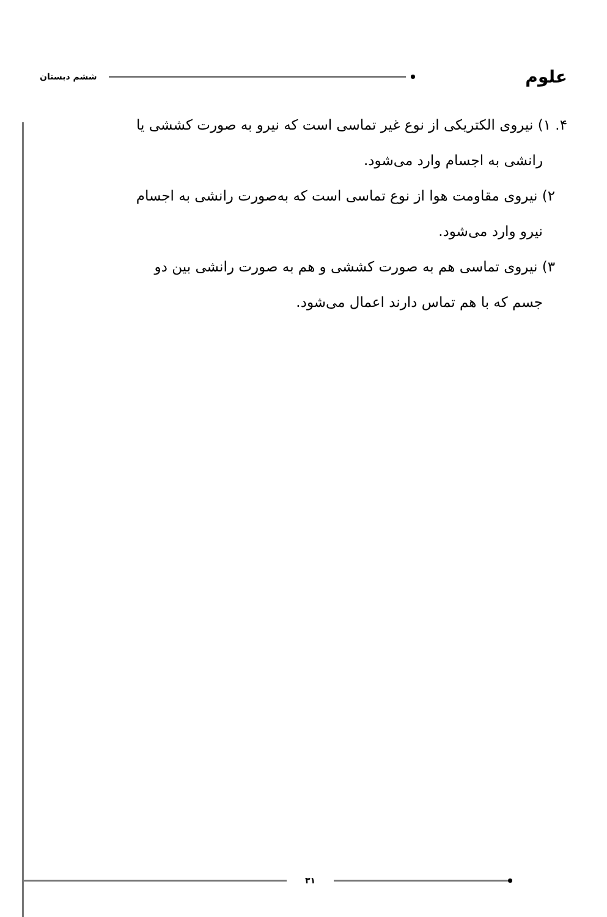علوم ششم دبستان
۴. ۱) نیروی الکتریکی از نوع غیر تماسی است که نیرو به صورت کششی یا
رانشی به اجسام وارد می‌شود.
۲) نیروی مقاومت هوا از نوع تماسی است که به‌صورت رانشی به اجسام
نیرو وارد می‌شود.
۳) نیروی تماسی هم به صورت کششی و هم به صورت رانشی بین دو
جسم که با هم تماس دارند اعمال می‌شود.
۳۱